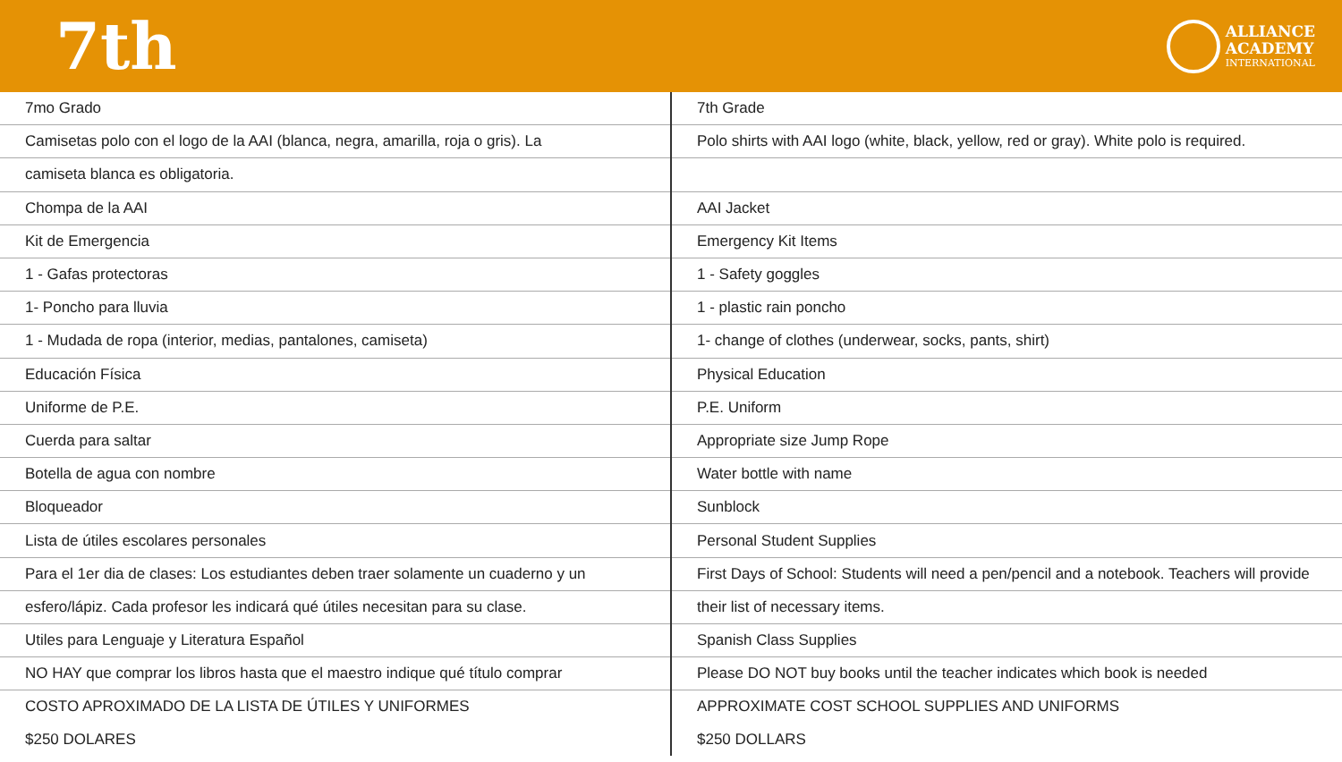7th
ALLIANCE
ACADEMY
INTERNATIONAL
| 7mo Grado | 7th Grade |
| Camisetas polo con el logo de la AAI (blanca, negra, amarilla, roja o gris). La | Polo shirts with AAI logo (white, black, yellow, red or gray). White polo is required. |
| camiseta blanca es obligatoria. | |
| Chompa de la AAI | AAI Jacket |
| Kit de Emergencia | Emergency Kit Items |
| 1 - Gafas protectoras | 1 - Safety goggles |
| 1- Poncho para lluvia | 1 - plastic rain poncho |
| 1 - Mudada de ropa (interior, medias, pantalones, camiseta) | 1- change of clothes (underwear, socks, pants, shirt) |
| Educación Física | Physical Education |
| Uniforme de P.E. | P.E. Uniform |
| Cuerda para saltar | Appropriate size Jump Rope |
| Botella de agua con nombre | Water bottle with name |
| Bloqueador | Sunblock |
| Lista de útiles escolares personales | Personal Student Supplies |
| Para el 1er dia de clases: Los estudiantes deben traer solamente un cuaderno y un | First Days of School: Students will need a pen/pencil and a notebook. Teachers will provide |
| esfero/lápiz. Cada profesor les indicará qué útiles necesitan para su clase. | their list of necessary items. |
| Utiles para Lenguaje y Literatura Español | Spanish Class Supplies |
| NO HAY que comprar los libros hasta que el maestro indique qué título comprar | Please DO NOT buy books until the teacher indicates which book is needed |
| COSTO APROXIMADO DE LA LISTA DE ÚTILES Y UNIFORMES | APPROXIMATE COST SCHOOL SUPPLIES AND UNIFORMS |
| $250 DOLARES | $250 DOLLARS |